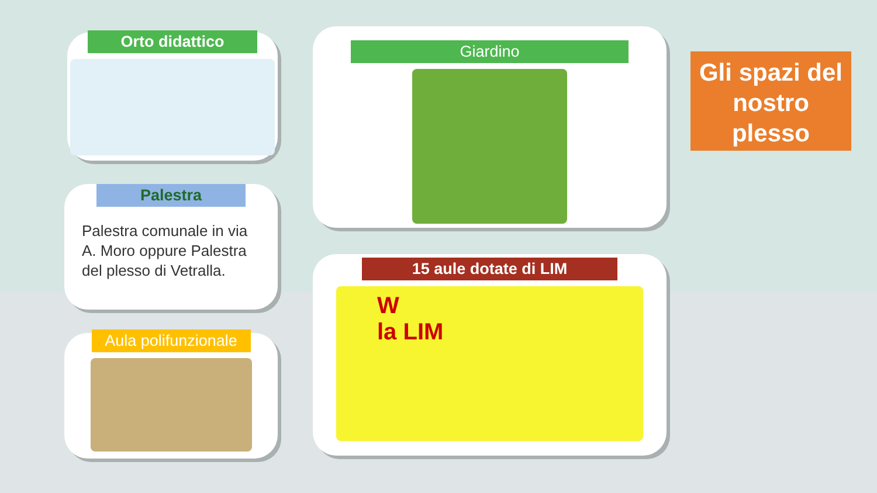Orto didattico
Palestra
Palestra comunale in via A. Moro oppure Palestra del plesso di Vetralla.
Aula polifunzionale
Giardino
15 aule dotate di LIM
W
la LIM
Gli spazi del nostro plesso